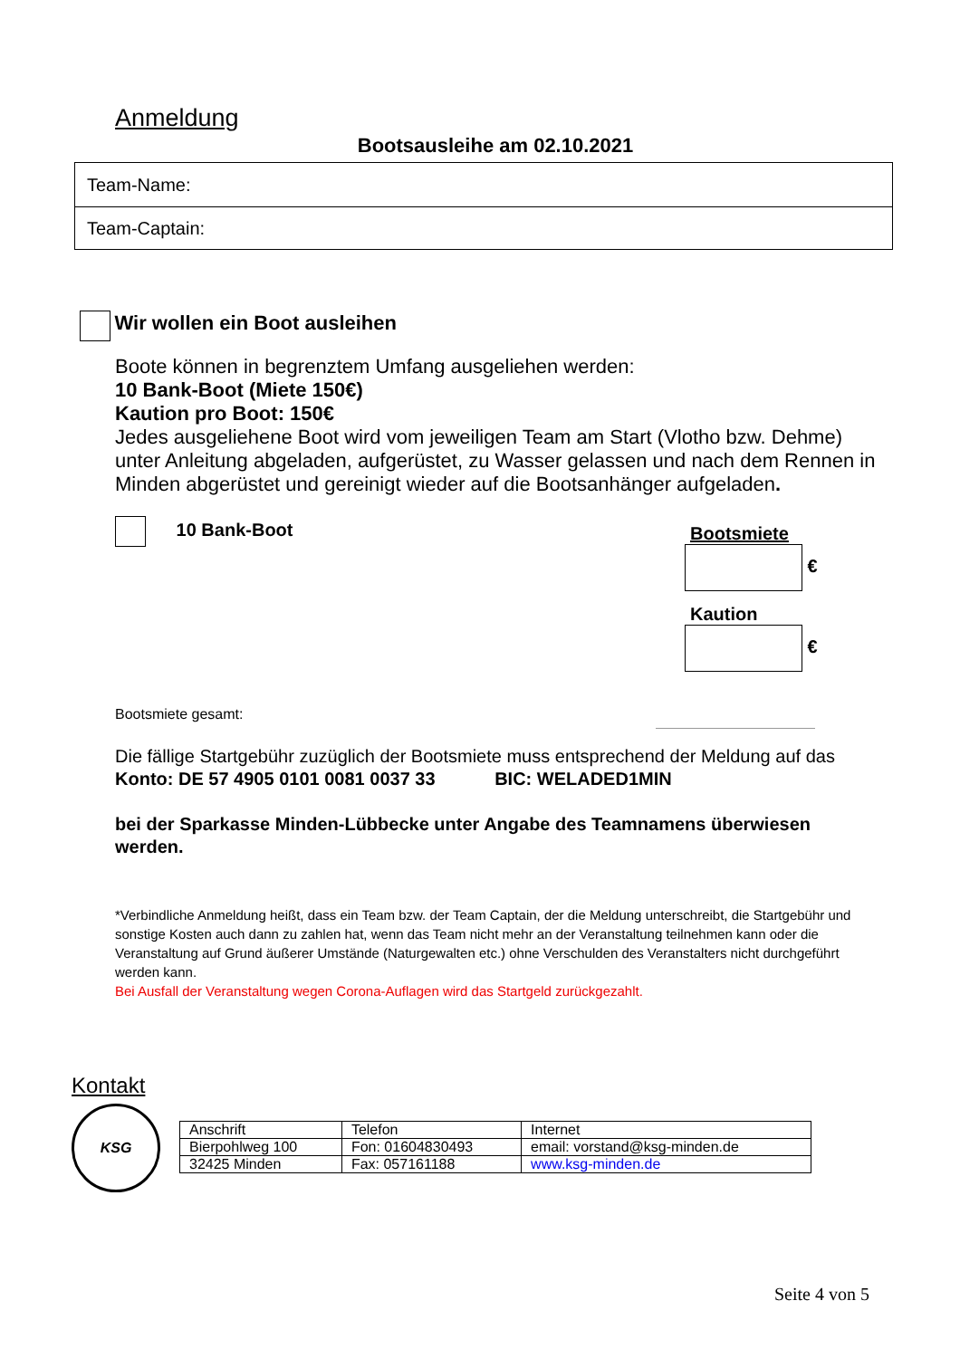Anmeldung
Bootsausleihe am 02.10.2021
| Team-Name: |
| Team-Captain: |
Wir wollen ein Boot ausleihen
Boote können in begrenztem Umfang ausgeliehen werden:
10 Bank-Boot (Miete 150€)
Kaution pro Boot: 150€
Jedes ausgeliehene Boot wird vom jeweiligen Team am Start (Vlotho bzw. Dehme) unter Anleitung abgeladen, aufgerüstet, zu Wasser gelassen und nach dem Rennen in Minden abgerüstet und gereinigt wieder auf die Bootsanhänger aufgeladen.
10 Bank-Boot
Bootsmiete
€
Kaution
€
Bootsmiete gesamt:
Die fällige Startgebühr zuzüglich der Bootsmiete muss entsprechend der Meldung auf das
Konto: DE 57 4905 0101 0081 0037 33 BIC: WELADED1MIN
bei der Sparkasse Minden-Lübbecke unter Angabe des Teamnamens überwiesen werden.
*Verbindliche Anmeldung heißt, dass ein Team bzw. der Team Captain, der die Meldung unterschreibt, die Startgebühr und sonstige Kosten auch dann zu zahlen hat, wenn das Team nicht mehr an der Veranstaltung teilnehmen kann oder die Veranstaltung auf Grund äußerer Umstände (Naturgewalten etc.) ohne Verschulden des Veranstalters nicht durchgeführt werden kann.
Bei Ausfall der Veranstaltung wegen Corona-Auflagen wird das Startgeld zurückgezahlt.
Kontakt
KSG
| Anschrift | Telefon | Internet |
| Bierpohlweg 100 | Fon: 01604830493 | email: vorstand@ksg-minden.de |
| 32425 Minden | Fax: 057161188 | www.ksg-minden.de |
Seite 4 von 5